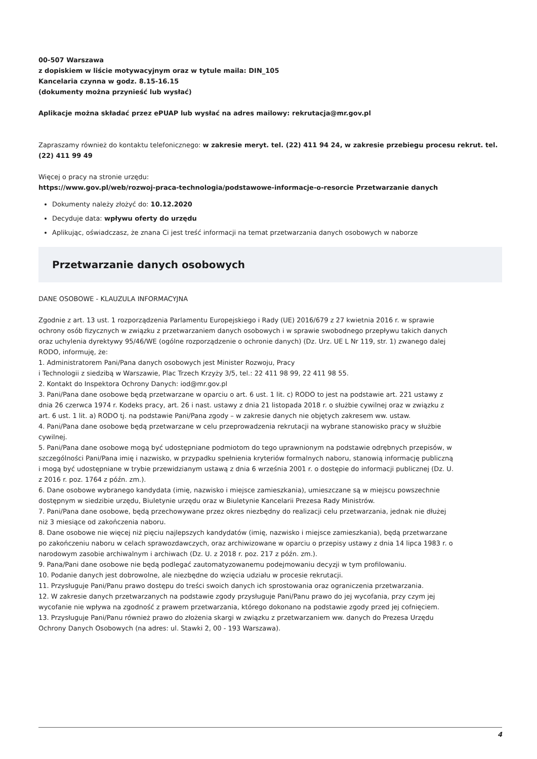00-507 Warszawa
z dopiskiem w liście motywacyjnym oraz w tytule maila: DIN_105
Kancelaria czynna w godz. 8.15-16.15
(dokumenty można przynieść lub wysłać)
Aplikacje można składać przez ePUAP lub wysłać na adres mailowy: rekrutacja@mr.gov.pl
Zapraszamy również do kontaktu telefonicznego: w zakresie meryt. tel. (22) 411 94 24, w zakresie przebiegu procesu rekrut. tel. (22) 411 99 49
Więcej o pracy na stronie urzędu:
https://www.gov.pl/web/rozwoj-praca-technologia/podstawowe-informacje-o-resorcie Przetwarzanie danych
Dokumenty należy złożyć do: 10.12.2020
Decyduje data: wpływu oferty do urzędu
Aplikując, oświadczasz, że znana Ci jest treść informacji na temat przetwarzania danych osobowych w naborze
Przetwarzanie danych osobowych
DANE OSOBOWE - KLAUZULA INFORMACYJNA
Zgodnie z art. 13 ust. 1 rozporządzenia Parlamentu Europejskiego i Rady (UE) 2016/679 z 27 kwietnia 2016 r. w sprawie ochrony osób fizycznych w związku z przetwarzaniem danych osobowych i w sprawie swobodnego przepływu takich danych oraz uchylenia dyrektywy 95/46/WE (ogólne rozporządzenie o ochronie danych) (Dz. Urz. UE L Nr 119, str. 1) zwanego dalej RODO, informuję, że:
1. Administratorem Pani/Pana danych osobowych jest Minister Rozwoju, Pracy
i Technologii z siedzibą w Warszawie, Plac Trzech Krzyży 3/5, tel.: 22 411 98 99, 22 411 98 55.
2. Kontakt do Inspektora Ochrony Danych: iod@mr.gov.pl
3. Pani/Pana dane osobowe będą przetwarzane w oparciu o art. 6 ust. 1 lit. c) RODO to jest na podstawie art. 221 ustawy z dnia 26 czerwca 1974 r. Kodeks pracy, art. 26 i nast. ustawy z dnia 21 listopada 2018 r. o służbie cywilnej oraz w związku z art. 6 ust. 1 lit. a) RODO tj. na podstawie Pani/Pana zgody – w zakresie danych nie objętych zakresem ww. ustaw.
4. Pani/Pana dane osobowe będą przetwarzane w celu przeprowadzenia rekrutacji na wybrane stanowisko pracy w służbie cywilnej.
5. Pani/Pana dane osobowe mogą być udostępniane podmiotom do tego uprawnionym na podstawie odrębnych przepisów, w szczególności Pani/Pana imię i nazwisko, w przypadku spełnienia kryteriów formalnych naboru, stanowią informację publiczną i mogą być udostępniane w trybie przewidzianym ustawą z dnia 6 września 2001 r. o dostępie do informacji publicznej (Dz. U. z 2016 r. poz. 1764 z późn. zm.).
6. Dane osobowe wybranego kandydata (imię, nazwisko i miejsce zamieszkania), umieszczane są w miejscu powszechnie dostępnym w siedzibie urzędu, Biuletynie urzędu oraz w Biuletynie Kancelarii Prezesa Rady Ministrów.
7. Pani/Pana dane osobowe, będą przechowywane przez okres niezbędny do realizacji celu przetwarzania, jednak nie dłużej niż 3 miesiące od zakończenia naboru.
8. Dane osobowe nie więcej niż pięciu najlepszych kandydatów (imię, nazwisko i miejsce zamieszkania), będą przetwarzane po zakończeniu naboru w celach sprawozdawczych, oraz archiwizowane w oparciu o przepisy ustawy z dnia 14 lipca 1983 r. o narodowym zasobie archiwalnym i archiwach (Dz. U. z 2018 r. poz. 217 z późn. zm.).
9. Pana/Pani dane osobowe nie będą podlegać zautomatyzowanemu podejmowaniu decyzji w tym profilowaniu.
10. Podanie danych jest dobrowolne, ale niezbędne do wzięcia udziału w procesie rekrutacji.
11. Przysługuje Pani/Panu prawo dostępu do treści swoich danych ich sprostowania oraz ograniczenia przetwarzania.
12. W zakresie danych przetwarzanych na podstawie zgody przysługuje Pani/Panu prawo do jej wycofania, przy czym jej wycofanie nie wpływa na zgodność z prawem przetwarzania, którego dokonano na podstawie zgody przed jej cofnięciem.
13. Przysługuje Pani/Panu również prawo do złożenia skargi w związku z przetwarzaniem ww. danych do Prezesa Urzędu Ochrony Danych Osobowych (na adres: ul. Stawki 2, 00 - 193 Warszawa).
4